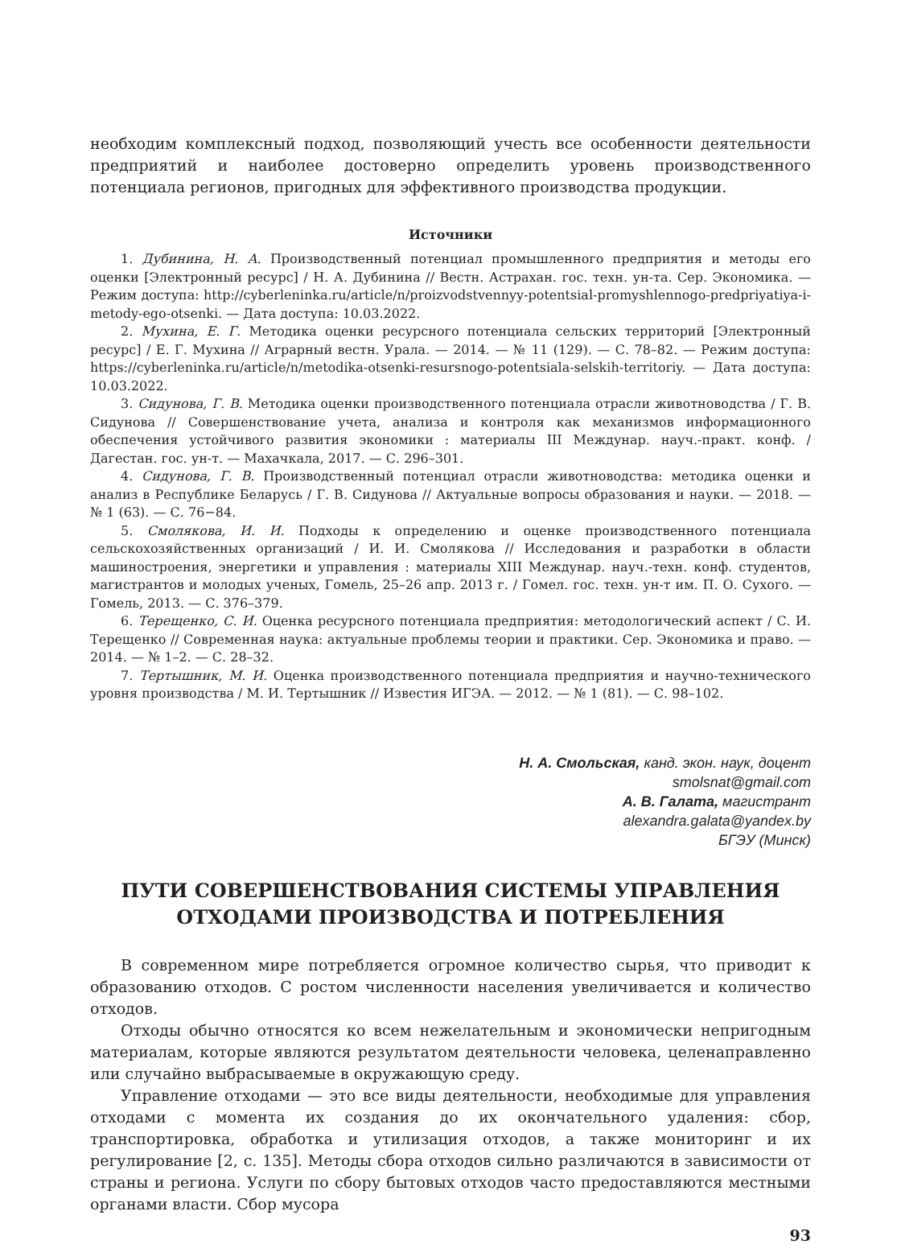необходим комплексный подход, позволяющий учесть все особенности деятельности предприятий и наиболее достоверно определить уровень производственного потенциала регионов, пригодных для эффективного производства продукции.
Источники
1. Дубинина, Н. А. Производственный потенциал промышленного предприятия и методы его оценки [Электронный ресурс] / Н. А. Дубинина // Вестн. Астрахан. гос. техн. ун-та. Сер. Экономика. — Режим доступа: http://cyberleninka.ru/article/n/proizvodstvennyy-potentsial-promyshlennogo-predpriyatiya-i-metody-ego-otsenki. — Дата доступа: 10.03.2022.
2. Мухина, Е. Г. Методика оценки ресурсного потенциала сельских территорий [Электронный ресурс] / Е. Г. Мухина // Аграрный вестн. Урала. — 2014. — № 11 (129). — С. 78–82. — Режим доступа: https://cyberleninka.ru/article/n/metodika-otsenki-resursnogo-potentsiala-selskih-territoriy. — Дата доступа: 10.03.2022.
3. Сидунова, Г. В. Методика оценки производственного потенциала отрасли животноводства / Г. В. Сидунова // Совершенствование учета, анализа и контроля как механизмов информационного обеспечения устойчивого развития экономики : материалы III Междунар. науч.-практ. конф. / Дагестан. гос. ун-т. — Махачкала, 2017. — С. 296–301.
4. Сидунова, Г. В. Производственный потенциал отрасли животноводства: методика оценки и анализ в Республике Беларусь / Г. В. Сидунова // Актуальные вопросы образования и науки. — 2018. — № 1 (63). — С. 76−84.
5. Смолякова, И. И. Подходы к определению и оценке производственного потенциала сельскохозяйственных организаций / И. И. Смолякова // Исследования и разработки в области машиностроения, энергетики и управления : материалы XIII Междунар. науч.-техн. конф. студентов, магистрантов и молодых ученых, Гомель, 25–26 апр. 2013 г. / Гомел. гос. техн. ун-т им. П. О. Сухого. — Гомель, 2013. — С. 376–379.
6. Терещенко, С. И. Оценка ресурсного потенциала предприятия: методологический аспект / С. И. Терещенко // Современная наука: актуальные проблемы теории и практики. Сер. Экономика и право. — 2014. — № 1–2. — С. 28–32.
7. Тертышник, М. И. Оценка производственного потенциала предприятия и научно-технического уровня производства / М. И. Тертышник // Известия ИГЭА. — 2012. — № 1 (81). — С. 98–102.
Н. А. Смольская, канд. экон. наук, доцент
smolsnat@gmail.com
А. В. Галата, магистрант
alexandra.galata@yandex.by
БГЭУ (Минск)
ПУТИ СОВЕРШЕНСТВОВАНИЯ СИСТЕМЫ УПРАВЛЕНИЯ
ОТХОДАМИ ПРОИЗВОДСТВА И ПОТРЕБЛЕНИЯ
В современном мире потребляется огромное количество сырья, что приводит к образованию отходов. С ростом численности населения увеличивается и количество отходов.
Отходы обычно относятся ко всем нежелательным и экономически непригодным материалам, которые являются результатом деятельности человека, целенаправленно или случайно выбрасываемые в окружающую среду.
Управление отходами — это все виды деятельности, необходимые для управления отходами с момента их создания до их окончательного удаления: сбор, транспортировка, обработка и утилизация отходов, а также мониторинг и их регулирование [2, с. 135]. Методы сбора отходов сильно различаются в зависимости от страны и региона. Услуги по сбору бытовых отходов часто предоставляются местными органами власти. Сбор мусора
93